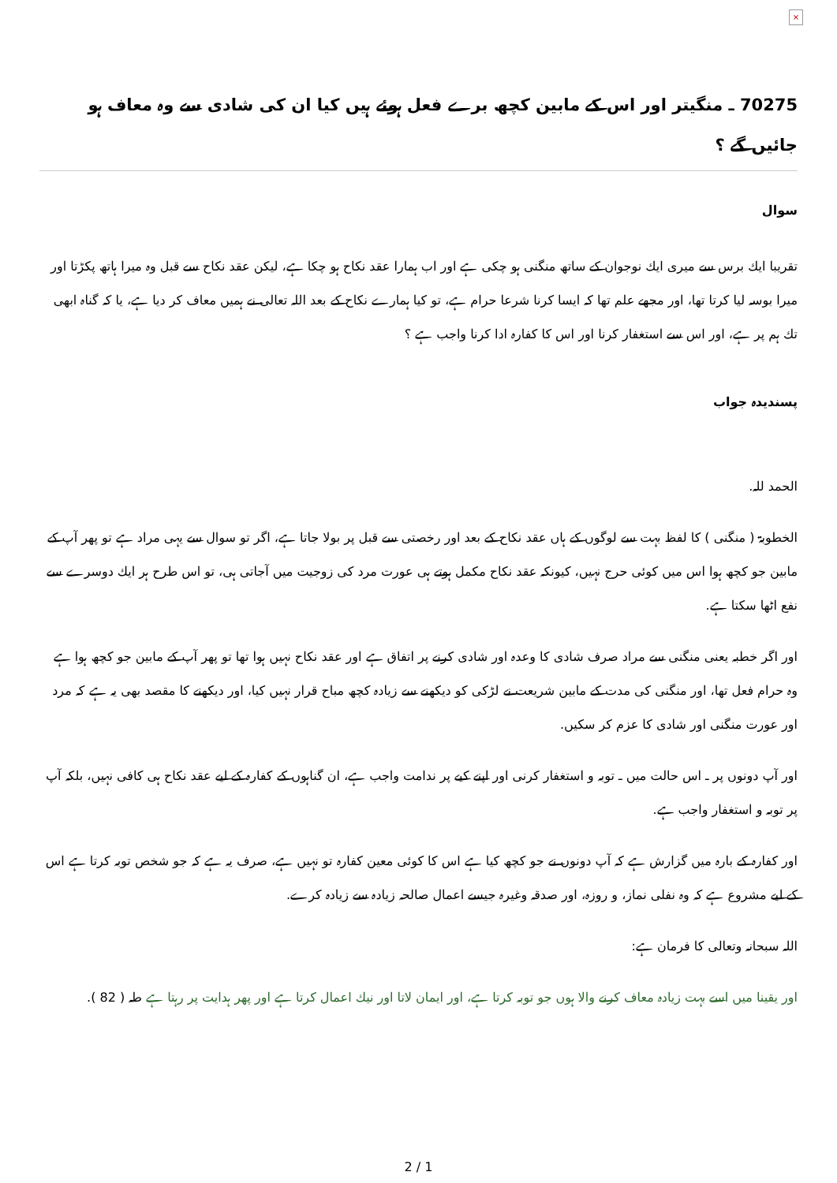×
70275 ـ منگيتر اور اس كے مابين كچھ برے فعل ہوئے ہيں كيا ان كى شادى سے وہ معاف ہو جائيں گے ؟
سوال
تقريبا ايك برس سے ميرى ايك نوجوان كے ساتھ منگنى ہو چكى ہے اور اب ہمارا عقد نكاح ہو چكا ہے، ليكن عقد نكاح سے قبل وہ ميرا ہاتھ پكڑتا اور ميرا بوسہ ليا كرتا تھا، اور مجھے علم تھا كہ ايسا كرنا شرعا حرام ہے، تو كيا ہمارے نكاح كے بعد اللہ تعالى نے ہميں معاف كر ديا ہے، يا كہ گناہ ابھى تك ہم پر ہے، اور اس سے استغفار كرنا اور اس كا كفارہ ادا كرنا واجب ہے ؟
پسنديدہ جواب
الحمد للہ.
الخطوبۃ ( منگنى ) كا لفظ بہت سے لوگوں كے ہاں عقد نكاح كے بعد اور رخصتى سے قبل پر بولا جاتا ہے، اگر تو سوال سے يہى مراد ہے تو پھر آپ كے مابين جو كچھ ہوا اس ميں كوئى حرج نہيں، كيونكہ عقد نكاح مكمل ہوتے ہى عورت مرد كى زوجيت ميں آجاتى ہى، تو اس طرح ہر ايك دوسرے سے نفع اٹھا سكتا ہے.
اور اگر خطبہ يعنى منگنى سے مراد صرف شادى كا وعدہ اور شادى كرنے پر اتفاق ہے اور عقد نكاح نہيں ہوا تھا تو پھر آپ كے مابين جو كچھ ہوا ہے وہ حرام فعل تھا، اور منگنى كى مدت كے مابين شريعت نے لڑكى كو ديكھنے سے زيادہ كچھ مباح قرار نہيں كيا، اور ديكھنے كا مقصد بھى يہ ہے كہ مرد اور عورت منگنى اور شادى كا عزم كر سكيں.
اور آپ دونوں پر ـ اس حالت ميں ـ توبہ و استغفار كرنى اور اپنے كيے پر ندامت واجب ہے، ان گناہوں كے كفارہ كے ليے عقد نكاح ہى كافى نہيں، بلكہ آپ پر توبہ و استغفار واجب ہے.
اور كفارہ كے بارہ ميں گزارش ہے كہ آپ دونوں نے جو كچھ كيا ہے اس كا كوئى معين كفارہ تو نہيں ہے، صرف يہ ہے كہ جو شخص توبہ كرتا ہے اس كے ليے مشروع ہے كہ وہ نفلى نماز، و روزہ، اور صدقہ وغيرہ جيسے اعمال صالحہ زيادہ سے زيادہ كرے.
اللہ سبحانہ وتعالى كا فرمان ہے:
اور يقينا ميں اسے بہت زيادہ معاف كرنے والا ہوں جو توبہ كرتا ہے، اور ايمان لاتا اور نيك اعمال كرتا ہے اور پھر ہدايت پر رہتا ہے طہ ( 82 ).
2 / 1